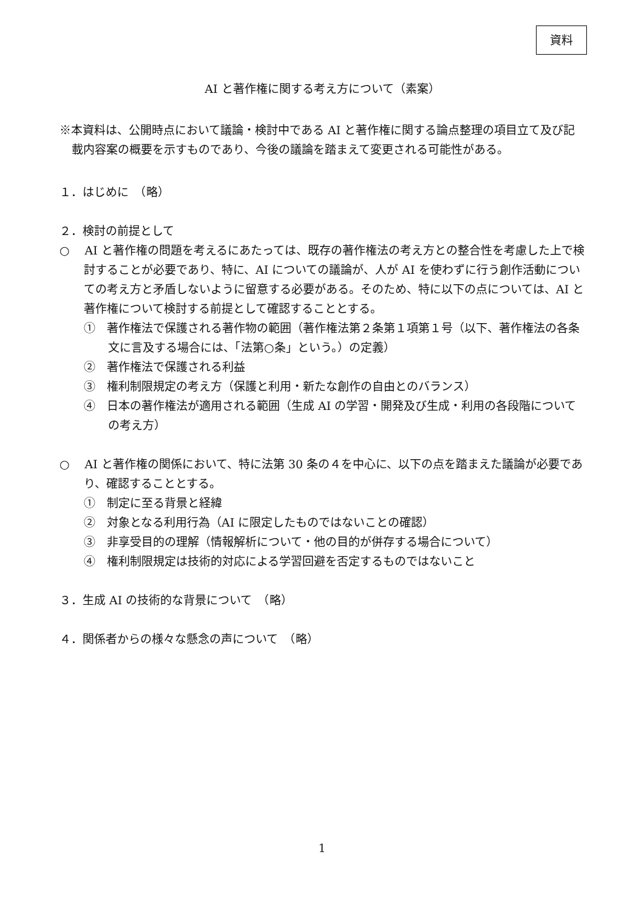資料
AI と著作権に関する考え方について（素案）
※本資料は、公開時点において議論・検討中である AI と著作権に関する論点整理の項目立て及び記載内容案の概要を示すものであり、今後の議論を踏まえて変更される可能性がある。
１．はじめに　（略）
２．検討の前提として
○　 AI と著作権の問題を考えるにあたっては、既存の著作権法の考え方との整合性を考慮した上で検討することが必要であり、特に、AI についての議論が、人が AI を使わずに行う創作活動についての考え方と矛盾しないように留意する必要がある。そのため、特に以下の点については、AI と著作権について検討する前提として確認することとする。
①　著作権法で保護される著作物の範囲（著作権法第２条第１項第１号（以下、著作権法の各条文に言及する場合には、「法第○条」という。）の定義）
②　著作権法で保護される利益
③　権利制限規定の考え方（保護と利用・新たな創作の自由とのバランス）
④　日本の著作権法が適用される範囲（生成 AI の学習・開発及び生成・利用の各段階についての考え方）
○　 AI と著作権の関係において、特に法第 30 条の４を中心に、以下の点を踏まえた議論が必要であり、確認することとする。
①　制定に至る背景と経緯
②　対象となる利用行為（AI に限定したものではないことの確認）
③　非享受目的の理解（情報解析について・他の目的が併存する場合について）
④　権利制限規定は技術的対応による学習回避を否定するものではないこと
３．生成 AI の技術的な背景について　（略）
４．関係者からの様々な懸念の声について　（略）
1